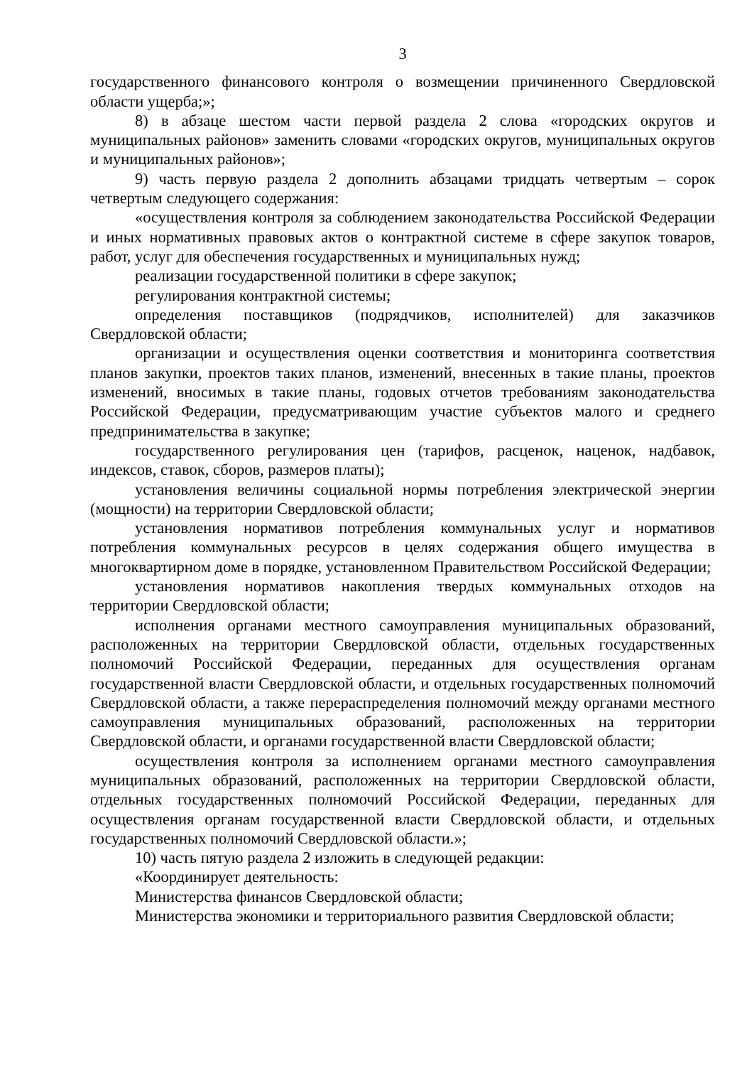3
государственного финансового контроля о возмещении причиненного Свердловской области ущерба;»;
8) в абзаце шестом части первой раздела 2 слова «городских округов и муниципальных районов» заменить словами «городских округов, муниципальных округов и муниципальных районов»;
9) часть первую раздела 2 дополнить абзацами тридцать четвертым – сорок четвертым следующего содержания:
«осуществления контроля за соблюдением законодательства Российской Федерации и иных нормативных правовых актов о контрактной системе в сфере закупок товаров, работ, услуг для обеспечения государственных и муниципальных нужд;
реализации государственной политики в сфере закупок;
регулирования контрактной системы;
определения поставщиков (подрядчиков, исполнителей) для заказчиков Свердловской области;
организации и осуществления оценки соответствия и мониторинга соответствия планов закупки, проектов таких планов, изменений, внесенных в такие планы, проектов изменений, вносимых в такие планы, годовых отчетов требованиям законодательства Российской Федерации, предусматривающим участие субъектов малого и среднего предпринимательства в закупке;
государственного регулирования цен (тарифов, расценок, наценок, надбавок, индексов, ставок, сборов, размеров платы);
установления величины социальной нормы потребления электрической энергии (мощности) на территории Свердловской области;
установления нормативов потребления коммунальных услуг и нормативов потребления коммунальных ресурсов в целях содержания общего имущества в многоквартирном доме в порядке, установленном Правительством Российской Федерации;
установления нормативов накопления твердых коммунальных отходов на территории Свердловской области;
исполнения органами местного самоуправления муниципальных образований, расположенных на территории Свердловской области, отдельных государственных полномочий Российской Федерации, переданных для осуществления органам государственной власти Свердловской области, и отдельных государственных полномочий Свердловской области, а также перераспределения полномочий между органами местного самоуправления муниципальных образований, расположенных на территории Свердловской области, и органами государственной власти Свердловской области;
осуществления контроля за исполнением органами местного самоуправления муниципальных образований, расположенных на территории Свердловской области, отдельных государственных полномочий Российской Федерации, переданных для осуществления органам государственной власти Свердловской области, и отдельных государственных полномочий Свердловской области.»;
10) часть пятую раздела 2 изложить в следующей редакции:
«Координирует деятельность:
Министерства финансов Свердловской области;
Министерства экономики и территориального развития Свердловской области;